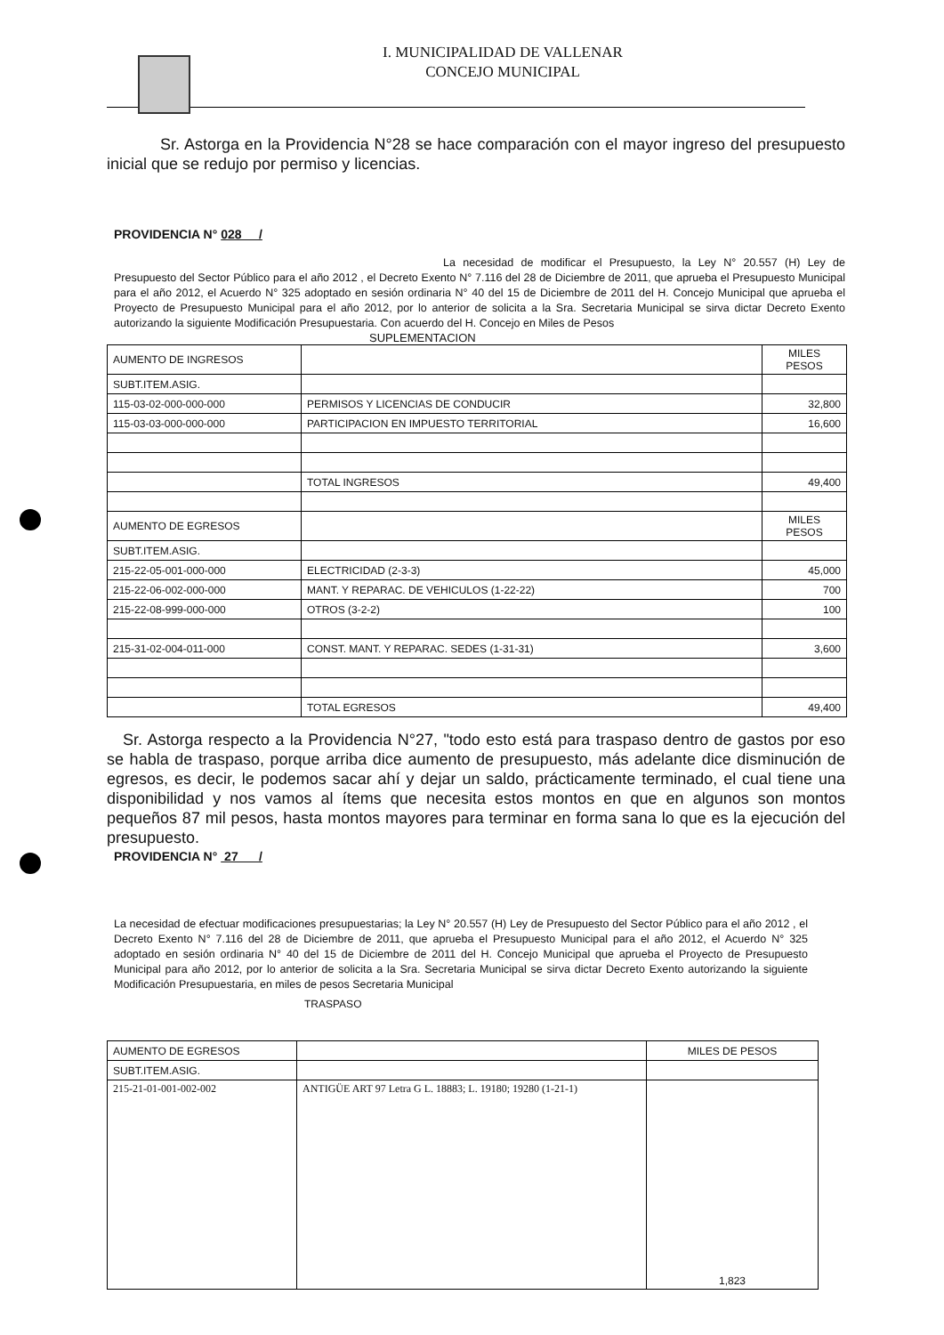I. MUNICIPALIDAD DE VALLENAR
CONCEJO MUNICIPAL
Sr. Astorga en la Providencia N°28 se hace comparación con el mayor ingreso del presupuesto inicial que se redujo por permiso y licencias.
PROVIDENCIA N° 028 /
La necesidad de modificar el Presupuesto, la Ley N° 20.557 (H) Ley de Presupuesto del Sector Público para el año 2012 , el Decreto Exento N° 7.116 del 28 de Diciembre de 2011, que aprueba el Presupuesto Municipal para el año 2012, el Acuerdo N° 325 adoptado en sesión ordinaria N° 40 del 15 de Diciembre de 2011 del H. Concejo Municipal que aprueba el Proyecto de Presupuesto Municipal para el año 2012, por lo anterior de solicita a la Sra. Secretaria Municipal se sirva dictar Decreto Exento autorizando la siguiente Modificación Presupuestaria. Con acuerdo del H. Concejo en Miles de Pesos
SUPLEMENTACION
| AUMENTO DE INGRESOS | | MILES PESOS |
| SUBT.ITEM.ASIG. | | |
| 115-03-02-000-000-000 | PERMISOS Y LICENCIAS DE CONDUCIR | 32,800 |
| 115-03-03-000-000-000 | PARTICIPACION EN IMPUESTO TERRITORIAL | 16,600 |
| | TOTAL INGRESOS | 49,400 |
| AUMENTO DE EGRESOS | | MILES PESOS |
| SUBT.ITEM.ASIG. | | |
| 215-22-05-001-000-000 | ELECTRICIDAD (2-3-3) | 45,000 |
| 215-22-06-002-000-000 | MANT. Y REPARAC. DE VEHICULOS (1-22-22) | 700 |
| 215-22-08-999-000-000 | OTROS (3-2-2) | 100 |
| 215-31-02-004-011-000 | CONST. MANT. Y REPARAC. SEDES (1-31-31) | 3,600 |
| | TOTAL EGRESOS | 49,400 |
Sr. Astorga respecto a la Providencia N°27, "todo esto está para traspaso dentro de gastos por eso se habla de traspaso, porque arriba dice aumento de presupuesto, más adelante dice disminución de egresos, es decir, le podemos sacar ahí y dejar un saldo, prácticamente terminado, el cual tiene una disponibilidad y nos vamos al ítems que necesita estos montos en que en algunos son montos pequeños 87 mil pesos, hasta montos mayores para terminar en forma sana lo que es la ejecución del presupuesto.
PROVIDENCIA N° 27 /
La necesidad de efectuar modificaciones presupuestarias; la Ley N° 20.557 (H) Ley de Presupuesto del Sector Público para el año 2012 , el Decreto Exento N° 7.116 del 28 de Diciembre de 2011, que aprueba el Presupuesto Municipal para el año 2012, el Acuerdo N° 325 adoptado en sesión ordinaria N° 40 del 15 de Diciembre de 2011 del H. Concejo Municipal que aprueba el Proyecto de Presupuesto Municipal para año 2012, por lo anterior de solicita a la Sra. Secretaria Municipal se sirva dictar Decreto Exento autorizando la siguiente Modificación Presupuestaria, en miles de pesos Secretaria Municipal
TRASPASO
| AUMENTO DE EGRESOS | | MILES DE PESOS |
| SUBT.ITEM.ASIG. | | |
| 215-21-01-001-002-002 | ANTIGÜE ART 97 Letra G L. 18883; L. 19180; 19280 (1-21-1) | 1,823 |